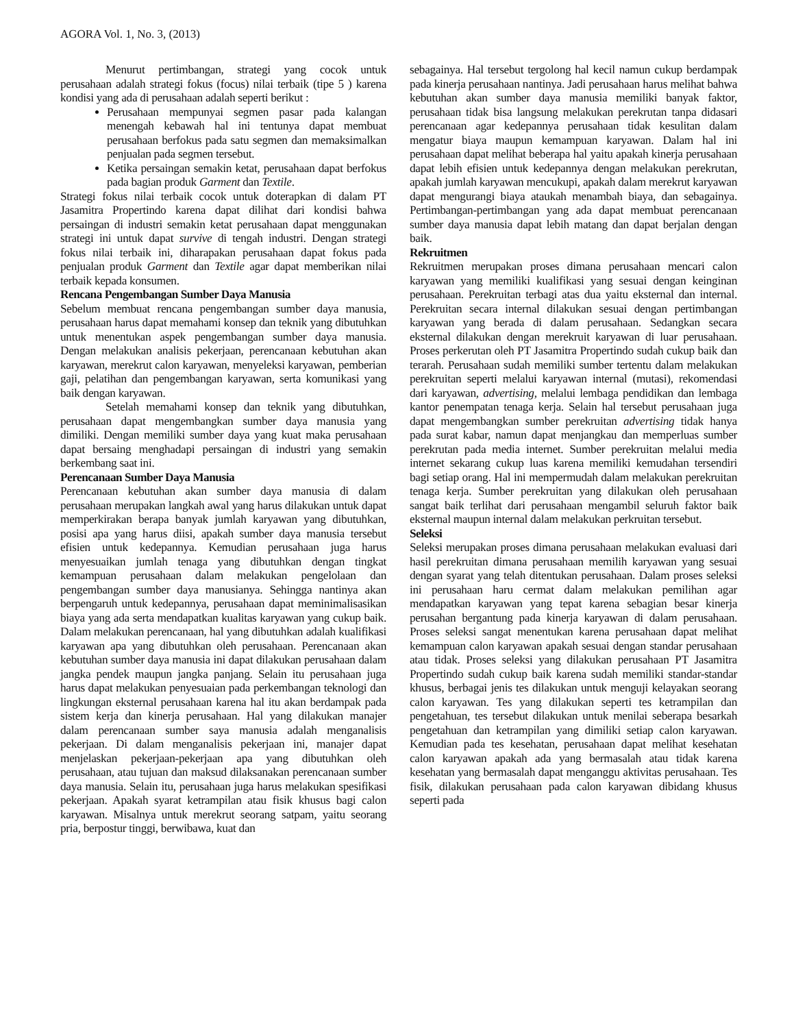AGORA Vol. 1, No. 3, (2013)
Menurut pertimbangan, strategi yang cocok untuk perusahaan adalah strategi fokus (focus) nilai terbaik (tipe 5 ) karena kondisi yang ada di perusahaan adalah seperti berikut :
Perusahaan mempunyai segmen pasar pada kalangan menengah kebawah hal ini tentunya dapat membuat perusahaan berfokus pada satu segmen dan memaksimalkan penjualan pada segmen tersebut.
Ketika persaingan semakin ketat, perusahaan dapat berfokus pada bagian produk Garment dan Textile.
Strategi fokus nilai terbaik cocok untuk doterapkan di dalam PT Jasamitra Propertindo karena dapat dilihat dari kondisi bahwa persaingan di industri semakin ketat perusahaan dapat menggunakan strategi ini untuk dapat survive di tengah industri. Dengan strategi fokus nilai terbaik ini, diharapakan perusahaan dapat fokus pada penjualan produk Garment dan Textile agar dapat memberikan nilai terbaik kepada konsumen.
Rencana Pengembangan Sumber Daya Manusia
Sebelum membuat rencana pengembangan sumber daya manusia, perusahaan harus dapat memahami konsep dan teknik yang dibutuhkan untuk menentukan aspek pengembangan sumber daya manusia. Dengan melakukan analisis pekerjaan, perencanaan kebutuhan akan karyawan, merekrut calon karyawan, menyeleksi karyawan, pemberian gaji, pelatihan dan pengembangan karyawan, serta komunikasi yang baik dengan karyawan.
Setelah memahami konsep dan teknik yang dibutuhkan, perusahaan dapat mengembangkan sumber daya manusia yang dimiliki. Dengan memiliki sumber daya yang kuat maka perusahaan dapat bersaing menghadapi persaingan di industri yang semakin berkembang saat ini.
Perencanaan Sumber Daya Manusia
Perencanaan kebutuhan akan sumber daya manusia di dalam perusahaan merupakan langkah awal yang harus dilakukan untuk dapat memperkirakan berapa banyak jumlah karyawan yang dibutuhkan, posisi apa yang harus diisi, apakah sumber daya manusia tersebut efisien untuk kedepannya. Kemudian perusahaan juga harus menyesuaikan jumlah tenaga yang dibutuhkan dengan tingkat kemampuan perusahaan dalam melakukan pengelolaan dan pengembangan sumber daya manusianya. Sehingga nantinya akan berpengaruh untuk kedepannya, perusahaan dapat meminimalisasikan biaya yang ada serta mendapatkan kualitas karyawan yang cukup baik. Dalam melakukan perencanaan, hal yang dibutuhkan adalah kualifikasi karyawan apa yang dibutuhkan oleh perusahaan. Perencanaan akan kebutuhan sumber daya manusia ini dapat dilakukan perusahaan dalam jangka pendek maupun jangka panjang. Selain itu perusahaan juga harus dapat melakukan penyesuaian pada perkembangan teknologi dan lingkungan eksternal perusahaan karena hal itu akan berdampak pada sistem kerja dan kinerja perusahaan. Hal yang dilakukan manajer dalam perencanaan sumber saya manusia adalah menganalisis pekerjaan. Di dalam menganalisis pekerjaan ini, manajer dapat menjelaskan pekerjaan-pekerjaan apa yang dibutuhkan oleh perusahaan, atau tujuan dan maksud dilaksanakan perencanaan sumber daya manusia. Selain itu, perusahaan juga harus melakukan spesifikasi pekerjaan. Apakah syarat ketrampilan atau fisik khusus bagi calon karyawan. Misalnya untuk merekrut seorang satpam, yaitu seorang pria, berpostur tinggi, berwibawa, kuat dan
sebagainya. Hal tersebut tergolong hal kecil namun cukup berdampak pada kinerja perusahaan nantinya. Jadi perusahaan harus melihat bahwa kebutuhan akan sumber daya manusia memiliki banyak faktor, perusahaan tidak bisa langsung melakukan perekrutan tanpa didasari perencanaan agar kedepannya perusahaan tidak kesulitan dalam mengatur biaya maupun kemampuan karyawan. Dalam hal ini perusahaan dapat melihat beberapa hal yaitu apakah kinerja perusahaan dapat lebih efisien untuk kedepannya dengan melakukan perekrutan, apakah jumlah karyawan mencukupi, apakah dalam merekrut karyawan dapat mengurangi biaya ataukah menambah biaya, dan sebagainya. Pertimbangan-pertimbangan yang ada dapat membuat perencanaan sumber daya manusia dapat lebih matang dan dapat berjalan dengan baik.
Rekruitmen
Rekruitmen merupakan proses dimana perusahaan mencari calon karyawan yang memiliki kualifikasi yang sesuai dengan keinginan perusahaan. Perekruitan terbagi atas dua yaitu eksternal dan internal. Perekruitan secara internal dilakukan sesuai dengan pertimbangan karyawan yang berada di dalam perusahaan. Sedangkan secara eksternal dilakukan dengan merekruit karyawan di luar perusahaan. Proses perkerutan oleh PT Jasamitra Propertindo sudah cukup baik dan terarah. Perusahaan sudah memiliki sumber tertentu dalam melakukan perekruitan seperti melalui karyawan internal (mutasi), rekomendasi dari karyawan, advertising, melalui lembaga pendidikan dan lembaga kantor penempatan tenaga kerja. Selain hal tersebut perusahaan juga dapat mengembangkan sumber perekruitan advertising tidak hanya pada surat kabar, namun dapat menjangkau dan memperluas sumber perekrutan pada media internet. Sumber perekruitan melalui media internet sekarang cukup luas karena memiliki kemudahan tersendiri bagi setiap orang. Hal ini mempermudah dalam melakukan perekruitan tenaga kerja. Sumber perekruitan yang dilakukan oleh perusahaan sangat baik terlihat dari perusahaan mengambil seluruh faktor baik eksternal maupun internal dalam melakukan perkruitan tersebut.
Seleksi
Seleksi merupakan proses dimana perusahaan melakukan evaluasi dari hasil perekruitan dimana perusahaan memilih karyawan yang sesuai dengan syarat yang telah ditentukan perusahaan. Dalam proses seleksi ini perusahaan haru cermat dalam melakukan pemilihan agar mendapatkan karyawan yang tepat karena sebagian besar kinerja perusahan bergantung pada kinerja karyawan di dalam perusahaan. Proses seleksi sangat menentukan karena perusahaan dapat melihat kemampuan calon karyawan apakah sesuai dengan standar perusahaan atau tidak. Proses seleksi yang dilakukan perusahaan PT Jasamitra Propertindo sudah cukup baik karena sudah memiliki standar-standar khusus, berbagai jenis tes dilakukan untuk menguji kelayakan seorang calon karyawan. Tes yang dilakukan seperti tes ketrampilan dan pengetahuan, tes tersebut dilakukan untuk menilai seberapa besarkah pengetahuan dan ketrampilan yang dimiliki setiap calon karyawan. Kemudian pada tes kesehatan, perusahaan dapat melihat kesehatan calon karyawan apakah ada yang bermasalah atau tidak karena kesehatan yang bermasalah dapat menganggu aktivitas perusahaan. Tes fisik, dilakukan perusahaan pada calon karyawan dibidang khusus seperti pada